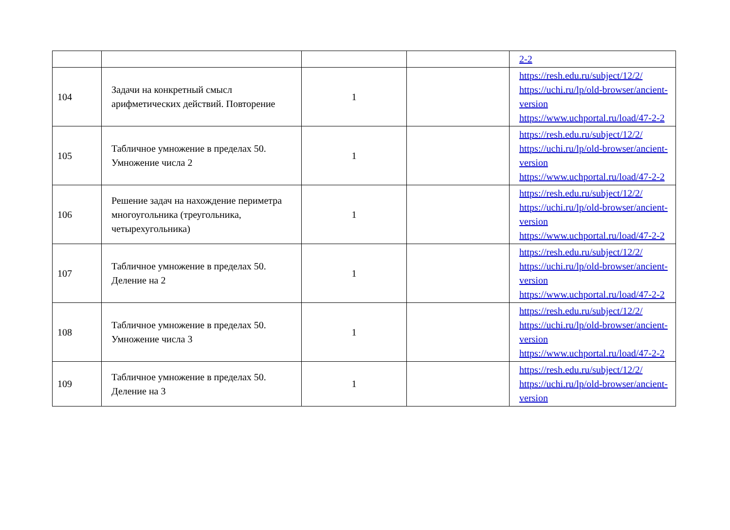| | | | | 2-2 |
| 104 | Задачи на конкретный смысл арифметических действий. Повторение | 1 | | https://resh.edu.ru/subject/12/2/ https://uchi.ru/lp/old-browser/ancient-version https://www.uchportal.ru/load/47-2-2 |
| 105 | Табличное умножение в пределах 50. Умножение числа 2 | 1 | | https://resh.edu.ru/subject/12/2/ https://uchi.ru/lp/old-browser/ancient-version https://www.uchportal.ru/load/47-2-2 |
| 106 | Решение задач на нахождение периметра многоугольника (треугольника, четырехугольника) | 1 | | https://resh.edu.ru/subject/12/2/ https://uchi.ru/lp/old-browser/ancient-version https://www.uchportal.ru/load/47-2-2 |
| 107 | Табличное умножение в пределах 50. Деление на 2 | 1 | | https://resh.edu.ru/subject/12/2/ https://uchi.ru/lp/old-browser/ancient-version https://www.uchportal.ru/load/47-2-2 |
| 108 | Табличное умножение в пределах 50. Умножение числа 3 | 1 | | https://resh.edu.ru/subject/12/2/ https://uchi.ru/lp/old-browser/ancient-version https://www.uchportal.ru/load/47-2-2 |
| 109 | Табличное умножение в пределах 50. Деление на 3 | 1 | | https://resh.edu.ru/subject/12/2/ https://uchi.ru/lp/old-browser/ancient-version |